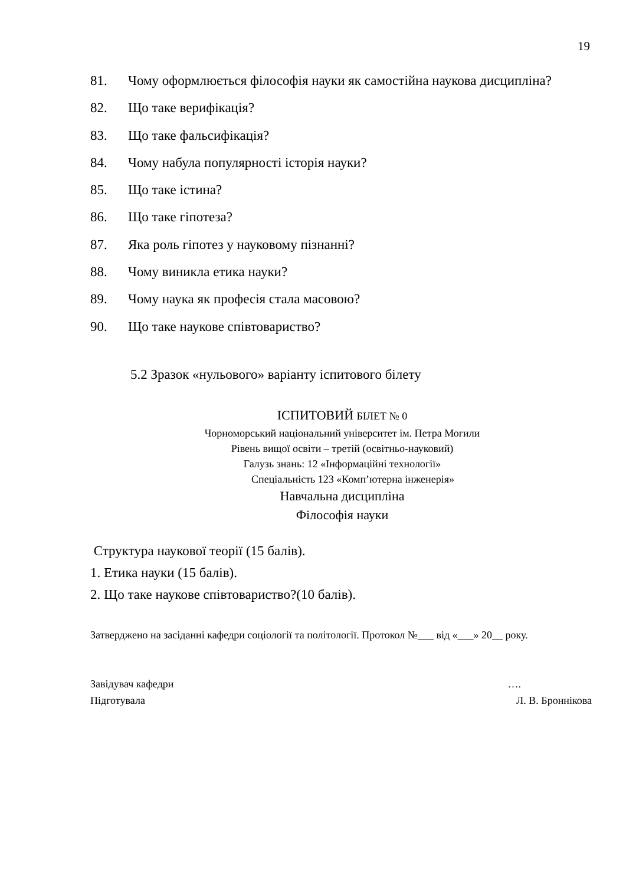19
81. Чому оформлюється філософія науки як самостійна наукова дисципліна?
82. Що таке верифікація?
83. Що таке фальсифікація?
84. Чому набула популярності історія науки?
85. Що таке істина?
86. Що таке гіпотеза?
87. Яка роль гіпотез у науковому пізнанні?
88. Чому виникла етика науки?
89. Чому наука як професія стала масовою?
90. Що таке наукове співтовариство?
5.2 Зразок «нульового» варіанту іспитового білету
ІСПИТОВИЙ БІЛЕТ № 0
Чорноморський національний університет ім. Петра Могили
Рівень вищої освіти – третій (освітньо-науковий)
Галузь знань: 12 «Інформаційні технології»
Спеціальність 123 «Комп’ютерна інженерія»
Навчальна дисципліна
Філософія науки
Структура наукової теорії (15 балів).
1. Етика науки (15 балів).
2. Що таке наукове співтовариство?(10 балів).
Затверджено на засіданні кафедри соціології та політології. Протокол №___ від «___» 20__ року.
Завідувач кафедри ….
Підготувала Л. В. Броннікова